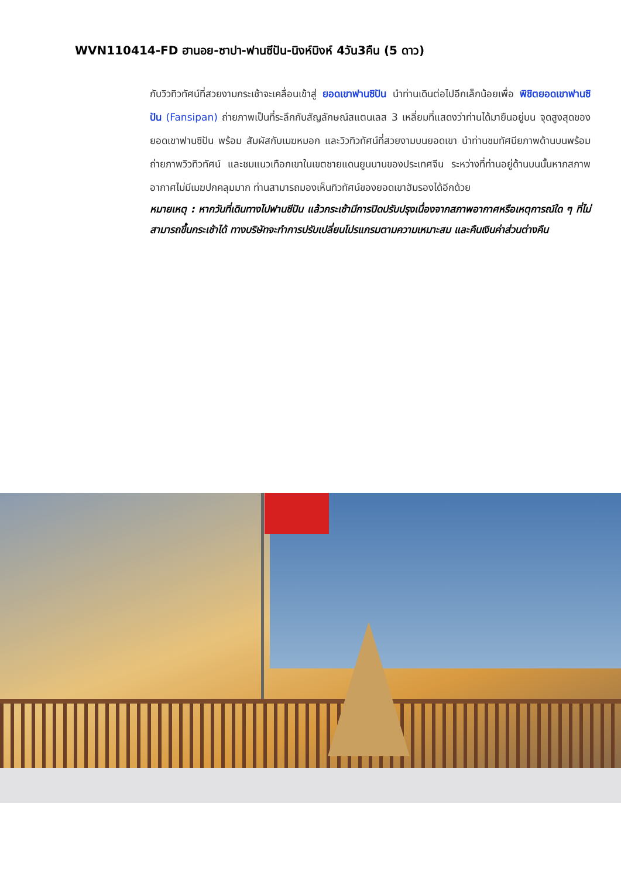WVN110414-FD ฮานอย-ซาปา-ฟานซีปัน-นิงห์บิงห์ 4วัน3คืน (5 ดาว)
กับวิวทิวทัศน์ที่สวยงามกระเช้าจะเคลื่อนเข้าสู่ ยอดเขาฟานซิปัน นำท่านเดินต่อไปอีกเล็กน้อยเพื่อ พิชิตยอดเขาฟานซิปัน (Fansipan) ถ่ายภาพเป็นที่ระลึกกับสัญลักษณ์สแตนเลส 3 เหลี่ยมที่แสดงว่าท่านได้มายืนอยู่บน จุดสูงสุดของยอดเขาฟานซิปัน พร้อม สัมผัสกับเมฆหมอก และวิวทิวทัศน์ที่สวยงามบนยอดเขา นำท่านชมทัศนียภาพด้านบนพร้อมถ่ายภาพวิวทิวทัศน์ และชมแนวเทือกเขาในเขตชายแดนยูนนานของประเทศจีน ระหว่างที่ท่านอยู่ด้านบนนั้นหากสภาพอากาศไม่มีเมฆปกคลุมมาก ท่านสามารถมองเห็นทิวทัศน์ของยอดเขาฮัมรองได้อีกด้วย
หมายเหตุ : หากวันที่เดินทางไปฟานซีปัน แล้วกระเช้ามีการปิดปรับปรุงเนื่องจากสภาพอากาศหรือเหตุการณ์ใด ๆ ที่ไม่สามารถขึ้นกระเช้าได้ ทางบริษัทจะทำการปรับเปลี่ยนโปรแกรมตามความเหมาะสม และคืนเงินค่าส่วนต่างคืน